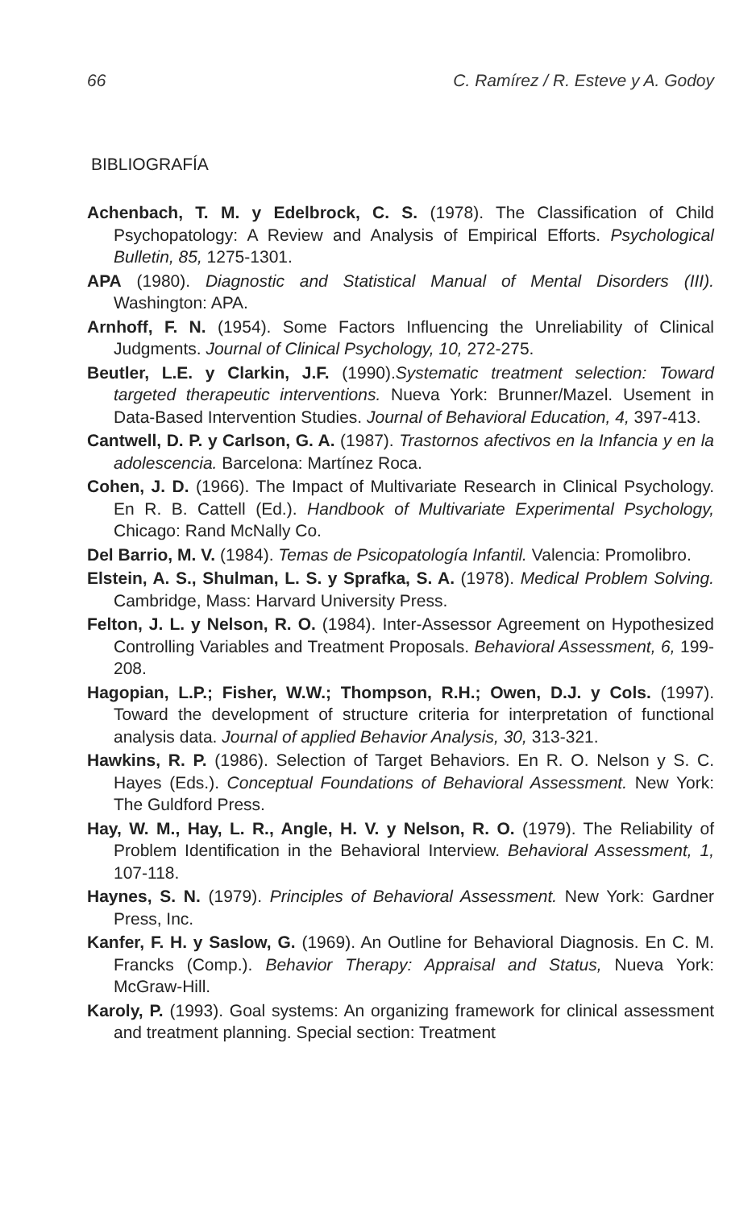66 C. Ramírez / R. Esteve y A. Godoy
BIBLIOGRAFÍA
Achenbach, T. M. y Edelbrock, C. S. (1978). The Classification of Child Psychopatology: A Review and Analysis of Empirical Efforts. Psychological Bulletin, 85, 1275-1301.
APA (1980). Diagnostic and Statistical Manual of Mental Disorders (III). Washington: APA.
Arnhoff, F. N. (1954). Some Factors Influencing the Unreliability of Clinical Judgments. Journal of Clinical Psychology, 10, 272-275.
Beutler, L.E. y Clarkin, J.F. (1990).Systematic treatment selection: Toward targeted therapeutic interventions. Nueva York: Brunner/Mazel. Usement in Data-Based Intervention Studies. Journal of Behavioral Education, 4, 397-413.
Cantwell, D. P. y Carlson, G. A. (1987). Trastornos afectivos en la Infancia y en la adolescencia. Barcelona: Martínez Roca.
Cohen, J. D. (1966). The Impact of Multivariate Research in Clinical Psychology. En R. B. Cattell (Ed.). Handbook of Multivariate Experimental Psychology, Chicago: Rand McNally Co.
Del Barrio, M. V. (1984). Temas de Psicopatología Infantil. Valencia: Promolibro.
Elstein, A. S., Shulman, L. S. y Sprafka, S. A. (1978). Medical Problem Solving. Cambridge, Mass: Harvard University Press.
Felton, J. L. y Nelson, R. O. (1984). Inter-Assessor Agreement on Hypothesized Controlling Variables and Treatment Proposals. Behavioral Assessment, 6, 199-208.
Hagopian, L.P.; Fisher, W.W.; Thompson, R.H.; Owen, D.J. y Cols. (1997). Toward the development of structure criteria for interpretation of functional analysis data. Journal of applied Behavior Analysis, 30, 313-321.
Hawkins, R. P. (1986). Selection of Target Behaviors. En R. O. Nelson y S. C. Hayes (Eds.). Conceptual Foundations of Behavioral Assessment. New York: The Guldford Press.
Hay, W. M., Hay, L. R., Angle, H. V. y Nelson, R. O. (1979). The Reliability of Problem Identification in the Behavioral Interview. Behavioral Assessment, 1, 107-118.
Haynes, S. N. (1979). Principles of Behavioral Assessment. New York: Gardner Press, Inc.
Kanfer, F. H. y Saslow, G. (1969). An Outline for Behavioral Diagnosis. En C. M. Francks (Comp.). Behavior Therapy: Appraisal and Status, Nueva York: McGraw-Hill.
Karoly, P. (1993). Goal systems: An organizing framework for clinical assessment and treatment planning. Special section: Treatment